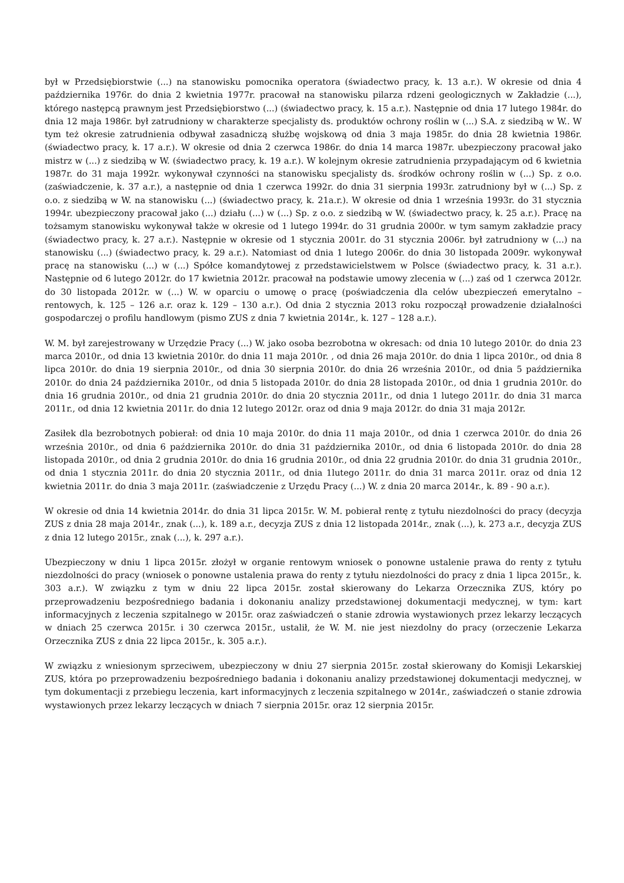był w Przedsiębiorstwie (...) na stanowisku pomocnika operatora (świadectwo pracy, k. 13 a.r.). W okresie od dnia 4 października 1976r. do dnia 2 kwietnia 1977r. pracował na stanowisku pilarza rdzeni geologicznych w Zakładzie (...), którego następcą prawnym jest Przedsiębiorstwo (...) (świadectwo pracy, k. 15 a.r.). Następnie od dnia 17 lutego 1984r. do dnia 12 maja 1986r. był zatrudniony w charakterze specjalisty ds. produktów ochrony roślin w (...) S.A. z siedzibą w W.. W tym też okresie zatrudnienia odbywał zasadniczą służbę wojskową od dnia 3 maja 1985r. do dnia 28 kwietnia 1986r. (świadectwo pracy, k. 17 a.r.). W okresie od dnia 2 czerwca 1986r. do dnia 14 marca 1987r. ubezpieczony pracował jako mistrz w (...) z siedzibą w W. (świadectwo pracy, k. 19 a.r.). W kolejnym okresie zatrudnienia przypadającym od 6 kwietnia 1987r. do 31 maja 1992r. wykonywał czynności na stanowisku specjalisty ds. środków ochrony roślin w (...) Sp. z o.o. (zaświadczenie, k. 37 a.r.), a następnie od dnia 1 czerwca 1992r. do dnia 31 sierpnia 1993r. zatrudniony był w (...) Sp. z o.o. z siedzibą w W. na stanowisku (...) (świadectwo pracy, k. 21a.r.). W okresie od dnia 1 września 1993r. do 31 stycznia 1994r. ubezpieczony pracował jako (...) działu (...) w (...) Sp. z o.o. z siedzibą w W. (świadectwo pracy, k. 25 a.r.). Pracę na tożsamym stanowisku wykonywał także w okresie od 1 lutego 1994r. do 31 grudnia 2000r. w tym samym zakładzie pracy (świadectwo pracy, k. 27 a.r.). Następnie w okresie od 1 stycznia 2001r. do 31 stycznia 2006r. był zatrudniony w (...) na stanowisku (...) (świadectwo pracy, k. 29 a.r.). Natomiast od dnia 1 lutego 2006r. do dnia 30 listopada 2009r. wykonywał pracę na stanowisku (...) w (...) Spółce komandytowej z przedstawicielstwem w Polsce (świadectwo pracy, k. 31 a.r.). Następnie od 6 lutego 2012r. do 17 kwietnia 2012r. pracował na podstawie umowy zlecenia w (...) zaś od 1 czerwca 2012r. do 30 listopada 2012r. w (...) W. w oparciu o umowę o pracę (poświadczenia dla celów ubezpieczeń emerytalno – rentowych, k. 125 – 126 a.r. oraz k. 129 – 130 a.r.). Od dnia 2 stycznia 2013 roku rozpoczął prowadzenie działalności gospodarczej o profilu handlowym (pismo ZUS z dnia 7 kwietnia 2014r., k. 127 – 128 a.r.).
W. M. był zarejestrowany w Urzędzie Pracy (...) W. jako osoba bezrobotna w okresach: od dnia 10 lutego 2010r. do dnia 23 marca 2010r., od dnia 13 kwietnia 2010r. do dnia 11 maja 2010r. , od dnia 26 maja 2010r. do dnia 1 lipca 2010r., od dnia 8 lipca 2010r. do dnia 19 sierpnia 2010r., od dnia 30 sierpnia 2010r. do dnia 26 września 2010r., od dnia 5 października 2010r. do dnia 24 października 2010r., od dnia 5 listopada 2010r. do dnia 28 listopada 2010r., od dnia 1 grudnia 2010r. do dnia 16 grudnia 2010r., od dnia 21 grudnia 2010r. do dnia 20 stycznia 2011r., od dnia 1 lutego 2011r. do dnia 31 marca 2011r., od dnia 12 kwietnia 2011r. do dnia 12 lutego 2012r. oraz od dnia 9 maja 2012r. do dnia 31 maja 2012r.
Zasiłek dla bezrobotnych pobierał: od dnia 10 maja 2010r. do dnia 11 maja 2010r., od dnia 1 czerwca 2010r. do dnia 26 września 2010r., od dnia 6 października 2010r. do dnia 31 października 2010r., od dnia 6 listopada 2010r. do dnia 28 listopada 2010r., od dnia 2 grudnia 2010r. do dnia 16 grudnia 2010r., od dnia 22 grudnia 2010r. do dnia 31 grudnia 2010r., od dnia 1 stycznia 2011r. do dnia 20 stycznia 2011r., od dnia 1lutego 2011r. do dnia 31 marca 2011r. oraz od dnia 12 kwietnia 2011r. do dnia 3 maja 2011r. (zaświadczenie z Urzędu Pracy (...) W. z dnia 20 marca 2014r., k. 89 - 90 a.r.).
W okresie od dnia 14 kwietnia 2014r. do dnia 31 lipca 2015r. W. M. pobierał rentę z tytułu niezdolności do pracy (decyzja ZUS z dnia 28 maja 2014r., znak (...), k. 189 a.r., decyzja ZUS z dnia 12 listopada 2014r., znak (...), k. 273 a.r., decyzja ZUS z dnia 12 lutego 2015r., znak (...), k. 297 a.r.).
Ubezpieczony w dniu 1 lipca 2015r. złożył w organie rentowym wniosek o ponowne ustalenie prawa do renty z tytułu niezdolności do pracy (wniosek o ponowne ustalenia prawa do renty z tytułu niezdolności do pracy z dnia 1 lipca 2015r., k. 303 a.r.). W związku z tym w dniu 22 lipca 2015r. został skierowany do Lekarza Orzecznika ZUS, który po przeprowadzeniu bezpośredniego badania i dokonaniu analizy przedstawionej dokumentacji medycznej, w tym: kart informacyjnych z leczenia szpitalnego w 2015r. oraz zaświadczeń o stanie zdrowia wystawionych przez lekarzy leczących w dniach 25 czerwca 2015r. i 30 czerwca 2015r., ustalił, że W. M. nie jest niezdolny do pracy (orzeczenie Lekarza Orzecznika ZUS z dnia 22 lipca 2015r., k. 305 a.r.).
W związku z wniesionym sprzeciwem, ubezpieczony w dniu 27 sierpnia 2015r. został skierowany do Komisji Lekarskiej ZUS, która po przeprowadzeniu bezpośredniego badania i dokonaniu analizy przedstawionej dokumentacji medycznej, w tym dokumentacji z przebiegu leczenia, kart informacyjnych z leczenia szpitalnego w 2014r., zaświadczeń o stanie zdrowia wystawionych przez lekarzy leczących w dniach 7 sierpnia 2015r. oraz 12 sierpnia 2015r.